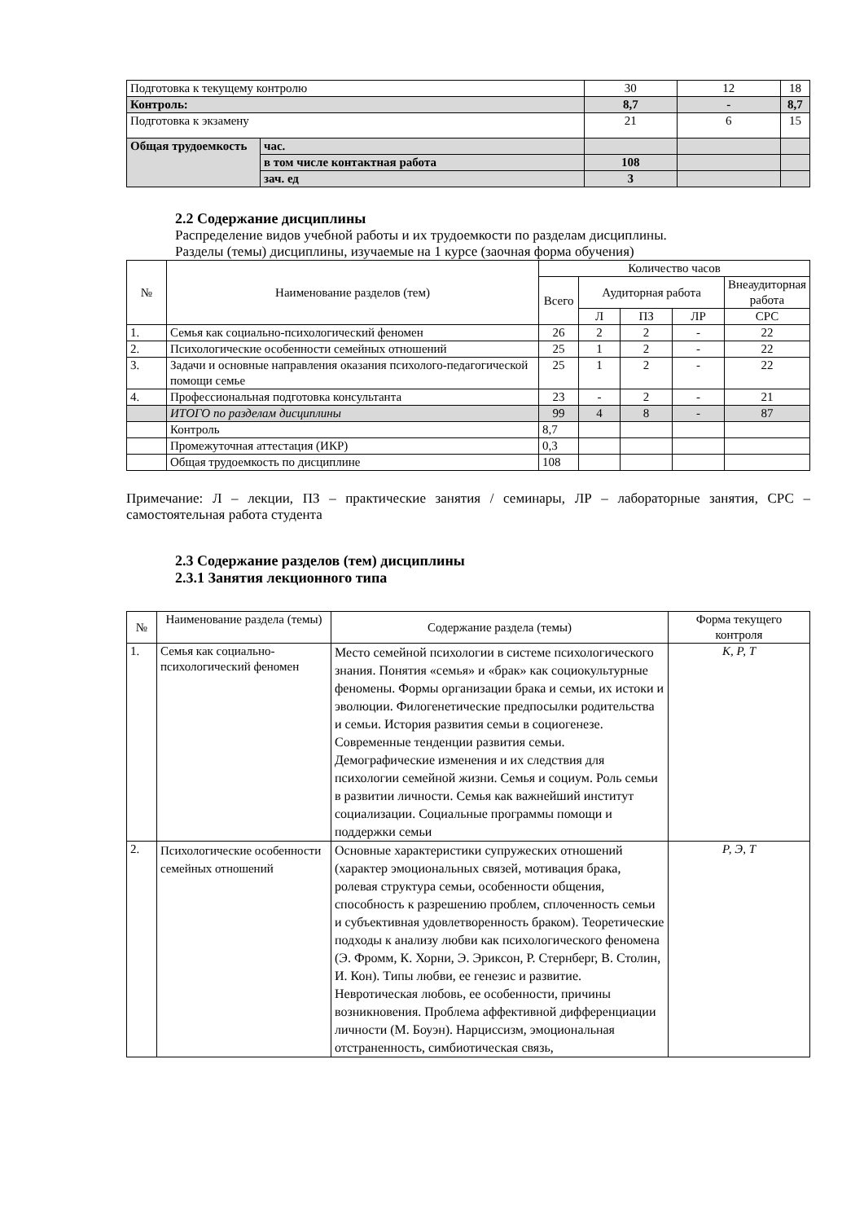| Подготовка к текущему контролю | | 30 | 12 | 18 |
| Контроль: | | 8,7 | - | 8,7 |
| Подготовка к экзамену | | 21 | 6 | 15 |
| Общая трудоемкость | час. | | | |
| | в том числе контактная работа | 108 | | |
| | зач. ед | 3 | | |
2.2 Содержание дисциплины
Распределение видов учебной работы и их трудоемкости по разделам дисциплины.
Разделы (темы) дисциплины, изучаемые на 1 курсе (заочная форма обучения)
| № | Наименование разделов (тем) | Количество часов | | | | |
| | | Всего | Аудиторная работа | | | Внеаудиторная работа |
| | | | Л | ПЗ | ЛР | СРС |
| 1. | Семья как социально-психологический феномен | 26 | 2 | 2 | - | 22 |
| 2. | Психологические особенности семейных отношений | 25 | 1 | 2 | - | 22 |
| 3. | Задачи и основные направления оказания психолого-педагогической помощи семье | 25 | 1 | 2 | - | 22 |
| 4. | Профессиональная подготовка консультанта | 23 | - | 2 | - | 21 |
| | ИТОГО по разделам дисциплины | 99 | 4 | 8 | - | 87 |
| | Контроль | 8,7 | | | | |
| | Промежуточная аттестация (ИКР) | 0,3 | | | | |
| | Общая трудоемкость по дисциплине | 108 | | | | |
Примечание: Л – лекции, ПЗ – практические занятия / семинары, ЛР – лабораторные занятия, СРС – самостоятельная работа студента
2.3 Содержание разделов (тем) дисциплины
2.3.1 Занятия лекционного типа
| № | Наименование раздела (темы) | Содержание раздела (темы) | Форма текущего контроля |
| 1. | Семья как социально-психологический феномен | Место семейной психологии в системе психологического знания. Понятия «семья» и «брак» как социокультурные феномены. Формы организации брака и семьи, их истоки и эволюции. Филогенетические предпосылки родительства и семьи. История развития семьи в социогенезе. Современные тенденции развития семьи. Демографические изменения и их следствия для психологии семейной жизни. Семья и социум. Роль семьи в развитии личности. Семья как важнейший институт социализации. Социальные программы помощи и поддержки семьи | К, Р, Т |
| 2. | Психологические особенности семейных отношений | Основные характеристики супружеских отношений (характер эмоциональных связей, мотивация брака, ролевая структура семьи, особенности общения, способность к разрешению проблем, сплоченность семьи и субъективная удовлетворенность браком). Теоретические подходы к анализу любви как психологического феномена (Э. Фромм, К. Хорни, Э. Эриксон, Р. Стернберг, В. Столин, И. Кон). Типы любви, ее генезис и развитие. Невротическая любовь, ее особенности, причины возникновения. Проблема аффективной дифференциации личности (М. Боуэн). Нарциссизм, эмоциональная отстраненность, симбиотическая связь, | Р, Э, Т |